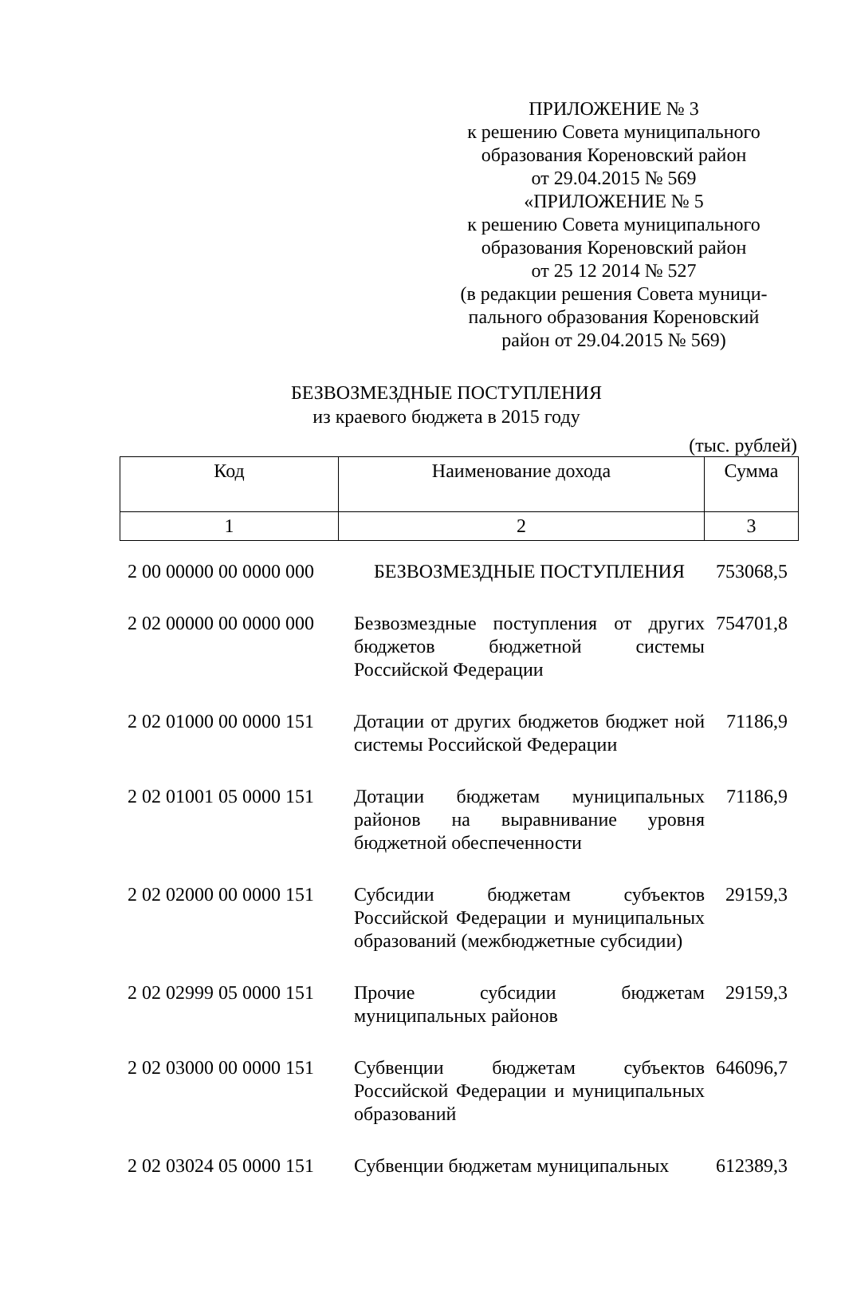ПРИЛОЖЕНИЕ № 3
к решению Совета муниципального
образования Кореновский район
от 29.04.2015 № 569
«ПРИЛОЖЕНИЕ № 5
к решению Совета муниципального
образования Кореновский район
от 25 12 2014 № 527
(в редакции решения Совета муници-
пального образования Кореновский
район от 29.04.2015 № 569)
БЕЗВОЗМЕЗДНЫЕ ПОСТУПЛЕНИЯ
из краевого бюджета в 2015 году
(тыс. рублей)
| Код | Наименование дохода | Сумма |
| --- | --- | --- |
| 1 | 2 | 3 |
| 2 00 00000 00 0000 000 | БЕЗВОЗМЕЗДНЫЕ ПОСТУПЛЕНИЯ | 753068,5 |
| 2 02 00000 00 0000 000 | Безвозмездные поступления от других бюджетов бюджетной системы Российской Федерации | 754701,8 |
| 2 02 01000 00 0000 151 | Дотации от других бюджетов бюджет ной системы Российской Федерации | 71186,9 |
| 2 02 01001 05 0000 151 | Дотации бюджетам муниципальных районов на выравнивание уровня бюджетной обеспеченности | 71186,9 |
| 2 02 02000 00 0000 151 | Субсидии бюджетам субъектов Российской Федерации и муниципальных образований (межбюджетные субсидии) | 29159,3 |
| 2 02 02999 05 0000 151 | Прочие субсидии бюджетам муниципальных районов | 29159,3 |
| 2 02 03000 00 0000 151 | Субвенции бюджетам субъектов Российской Федерации и муниципальных образований | 646096,7 |
| 2 02 03024 05 0000 151 | Субвенции бюджетам муниципальных | 612389,3 |